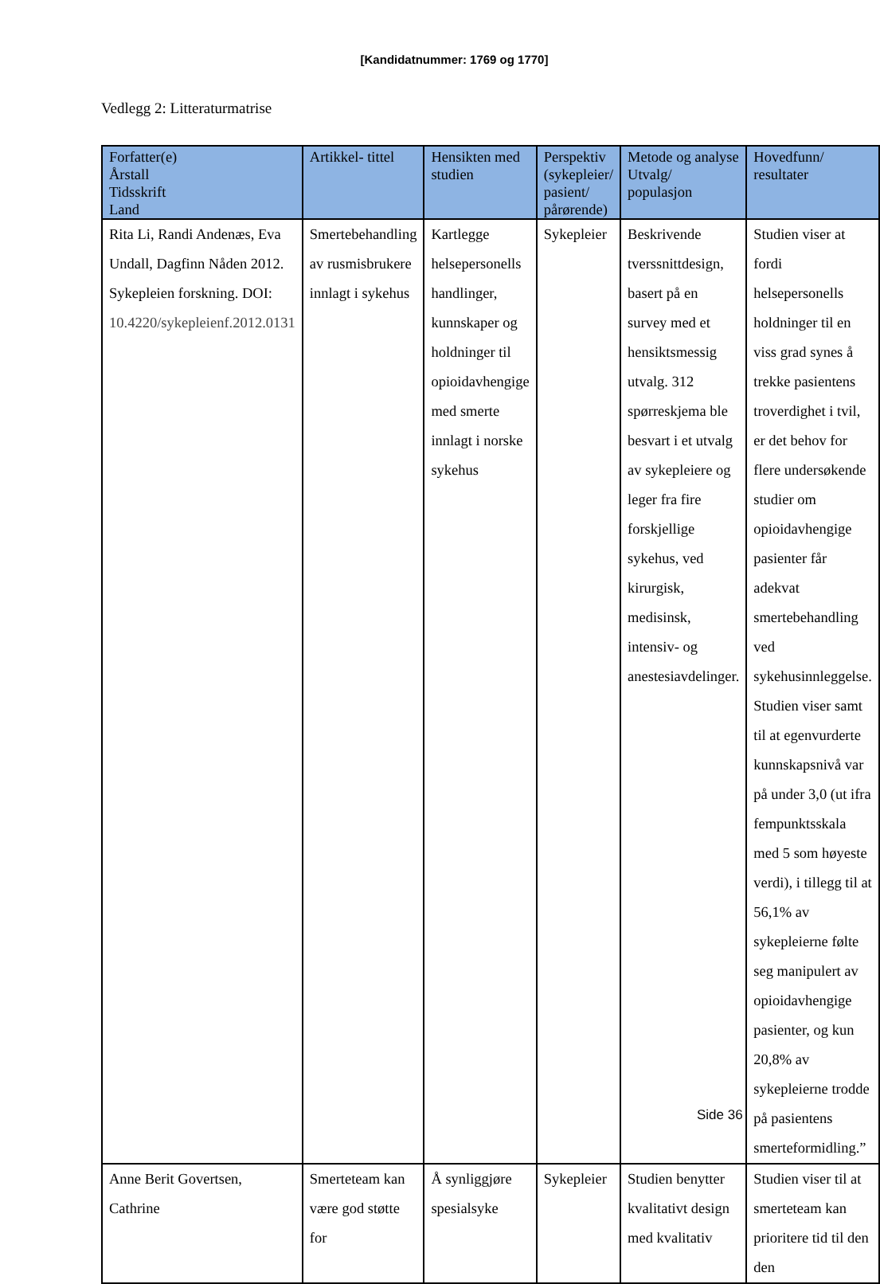[Kandidatnummer: 1769 og 1770]
Vedlegg 2: Litteraturmatrise
| Forfatter(e) Årstall Tidsskrift Land | Artikkel- tittel | Hensikten med studien | Perspektiv (sykepleier/ pasient/ pårørende) | Metode og analyse Utvalg/ populasjon | Hovedfunn/ resultater |
| --- | --- | --- | --- | --- | --- |
| Rita Li, Randi Andenæs, Eva Undall, Dagfinn Nåden 2012. Sykepleien forskning. DOI: 10.4220/sykepleienf.2012.0131 | Smertebehandling av rusmisbrukere innlagt i sykehus | Kartlegge helsepersonells handlinger, kunnskaper og holdninger til opioidavhengige med smerte innlagt i norske sykehus | Sykepleier | Beskrivende tverssnittdesign, basert på en survey med et hensiktsmessig utvalg. 312 spørreskjema ble besvart i et utvalg av sykepleiere og leger fra fire forskjellige sykehus, ved kirurgisk, medisinsk, intensiv- og anestesiavdelinger. | Studien viser at fordi helsepersonells holdninger til en viss grad synes å trekke pasientens troverdighet i tvil, er det behov for flere undersøkende studier om opioidavhengige pasienter får adekvat smertebehandling ved sykehusinnleggelse. Studien viser samt til at egenvurderte kunnskapsnivå var på under 3,0 (ut ifra fempunktsskala med 5 som høyeste verdi), i tillegg til at 56,1% av sykepleierne følte seg manipulert av opioidavhengige pasienter, og kun 20,8% av sykepleierne trodde på pasientens smerteformidling.” |
| Anne Berit Govertsen, Cathrine | Smerteteam kan være god støtte for | Å synliggjøre spesialsyke | Sykepleier | Studien benytter kvalitativt design med kvalitativ | Studien viser til at smerteteam kan prioritere tid til den den |
Side 36